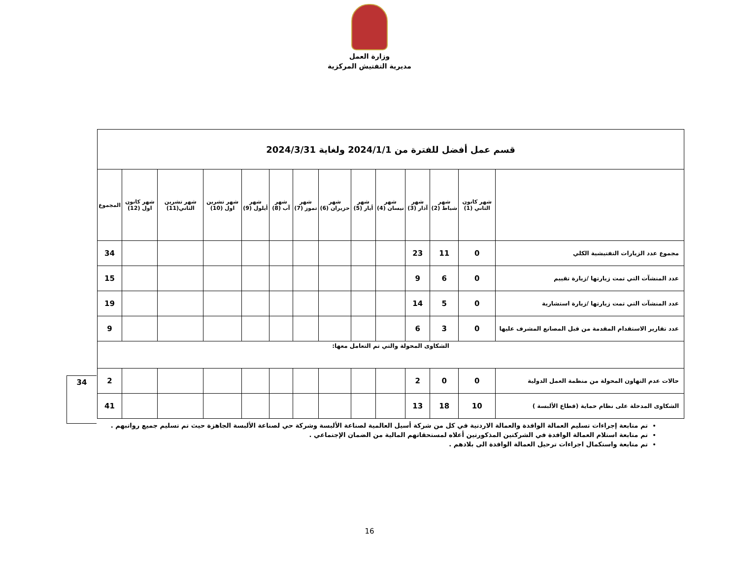وزارة العمل
مديرية التفتيش المركزية
| قسم عمل أفضل للفترة من 2024/1/1 ولغاية 2024/3/31 | | | | | | | | | | | | | |
| | شهر كانون الثاني (1) | شهر شباط (2) | شهر آذار (3) | شهر نيسان (4) | شهر أيار (5) | شهر حزيران (6) | شهر تموز (7) | شهر آب (8) | شهر أيلول (9) | شهر تشرين اول (10) | شهر تشرين الثاني(11) | شهر كانون اول (12) | المجموع |
| مجموع عدد الزيارات التفتيشية الكلي | 0 | 11 | 23 | | | | | | | | | | 34 |
| عدد المنشآت التي تمت زيارتها /زيارة تقييم | 0 | 6 | 9 | | | | | | | | | | 15 |
| عدد المنشآت التي تمت زيارتها /زيارة استشارية | 0 | 5 | 14 | | | | | | | | | | 19 |
| عدد تقارير الاستقدام المقدمة من قبل المصانع المشرف عليها | 0 | 3 | 6 | | | | | | | | | | 9 |
| الشكاوى المحولة والتي تم التعامل معها: | | | | | | | | | | | | | |
| حالات عدم التهاون المحولة من منظمة العمل الدولية | 0 | 0 | 2 | | | | | | | | | | 2 |
| الشكاوى المدخلة على نظام حماية (قطاع الألبسة ) | 10 | 18 | 13 | | | | | | | | | | 41 |
34
تم متابعة إجراءات تسليم العمالة الوافدة والعمالة الاردنية في كل من شركة أسيل العالمية لصناعة الألبسة وشركة حي لصناعة الألبسة الجاهزة حيث تم تسليم جميع رواتبهم .
تم متابعة استلام العمالة الوافدة في الشركتين المذكورتين أعلاه لمستحقاتهم المالية من الضمان الإجتماعي .
تم متابعة واستكمال اجراءات ترحيل العمالة الوافدة الى بلادهم .
16